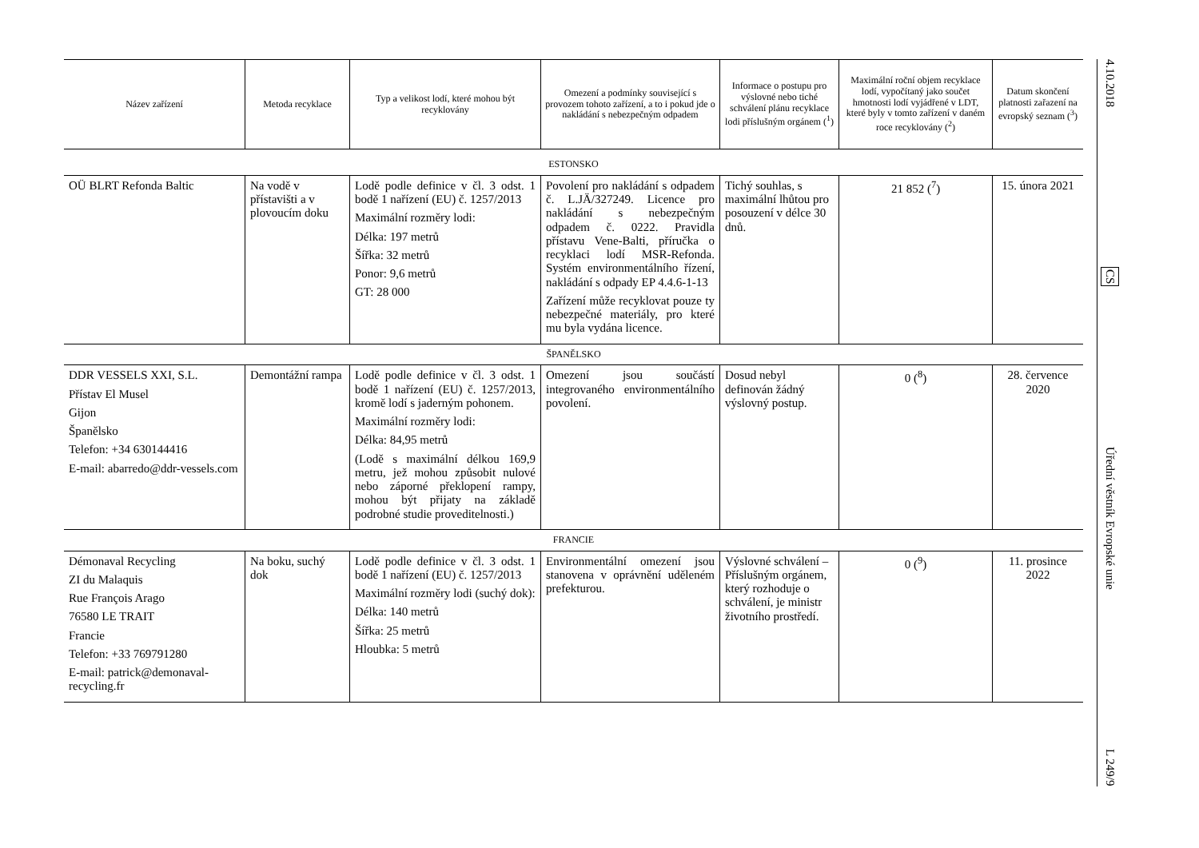| Název zařízení | Metoda recyklace | Typ a velikost lodí, které mohou být recyklovány | Omezení a podmínky související s provozem tohoto zařízení, a to i pokud jde o nakládání s nebezpečným odpadem | Informace o postupu pro výslovné nebo tiché schválení plánu recyklace lodi příslušným orgánem (<sup>1</sup>) | Maximální roční objem recyklace lodí, vypočítaný jako součet hmotnosti lodí vyjádřené v LDT, které byly v tomto zařízení v daném roce recyklovány (<sup>2</sup>) | Datum skončení platnosti zařazení na evropský seznam (<sup>3</sup>) |
| --- | --- | --- | --- | --- | --- | --- |
| ESTONSKO | | | | | | |
| OÜ BLRT Refonda Baltic | Na vodě v přístavišti a v plovoucím doku | Lodě podle definice v čl. 3 odst. 1 bodě 1 nařízení (EU) č. 1257/2013 Maximální rozměry lodi: Délka: 197 metrů Šířka: 32 metrů Ponor: 9,6 metrů GT: 28 000 | Povolení pro nakládání s odpadem č. L.JÄ/327249. Licence pro nakládání s nebezpečným odpadem č. 0222. Pravidla přístavu Vene-Balti, příručka o recyklaci lodí MSR-Refonda. Systém environmentálního řízení, nakládání s odpady EP 4.4.6-1-13 Zařízení může recyklovat pouze ty nebezpečné materiály, pro které mu byla vydána licence. | Tichý souhlas, s maximální lhůtou pro posouzení v délce 30 dnů. | 21 852 (<sup>7</sup>) | 15. února 2021 |
| ŠPANĚLSKO | | | | | | |
| DDR VESSELS XXI, S.L. Přístav El Musel Gijon Španělsko Telefon: +34 630144416 E-mail: abarredo@ddr-vessels.com | Demontážní rampa | Lodě podle definice v čl. 3 odst. 1 bodě 1 nařízení (EU) č. 1257/2013, kromě lodí s jaderným pohonem. Maximální rozměry lodi: Délka: 84,95 metrů (Lodě s maximální délkou 169,9 metru, jež mohou způsobit nulové nebo záporné překlopení rampy, mohou být přijaty na základě podrobné studie proveditelnosti.) | Omezení jsou součástí integrovaného environmentálního povolení. | Dosud nebyl definován žádný výslovný postup. | 0 (<sup>8</sup>) | 28. července 2020 |
| FRANCIE | | | | | | |
| Démonaval Recycling ZI du Malaquis Rue François Arago 76580 LE TRAIT Francie Telefon: +33 769791280 E-mail: patrick@demonaval-recycling.fr | Na boku, suchý dok | Lodě podle definice v čl. 3 odst. 1 bodě 1 nařízení (EU) č. 1257/2013 Maximální rozměry lodi (suchý dok): Délka: 140 metrů Šířka: 25 metrů Hloubka: 5 metrů | Environmentální omezení jsou stanovena v oprávnění uděleném prefekturou. | Výslovné schválení – Příslušným orgánem, který rozhoduje o schválení, je ministr životního prostředí. | 0 (<sup>9</sup>) | 11. prosince 2022 |
4.10.2018
CS
Úřední věstník Evropské unie
L 249/9